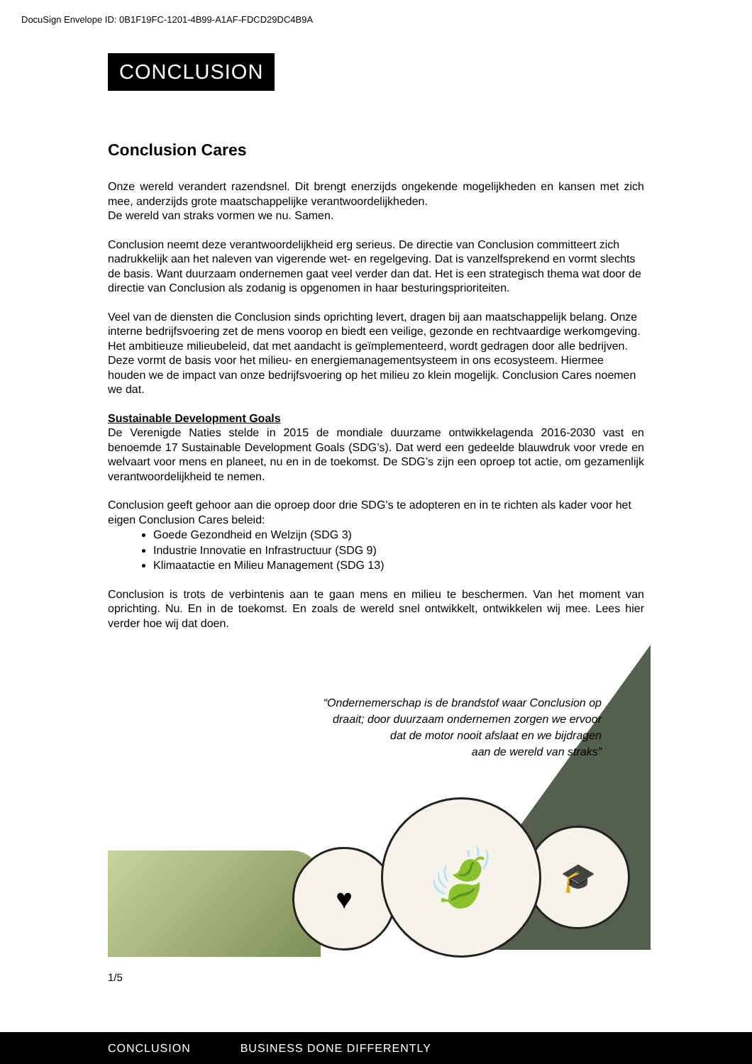DocuSign Envelope ID: 0B1F19FC-1201-4B99-A1AF-FDCD29DC4B9A
CONCLUSION
Conclusion Cares
Onze wereld verandert razendsnel. Dit brengt enerzijds ongekende mogelijkheden en kansen met zich mee, anderzijds grote maatschappelijke verantwoordelijkheden.
De wereld van straks vormen we nu. Samen.
Conclusion neemt deze verantwoordelijkheid erg serieus. De directie van Conclusion committeert zich nadrukkelijk aan het naleven van vigerende wet- en regelgeving. Dat is vanzelfsprekend en vormt slechts de basis. Want duurzaam ondernemen gaat veel verder dan dat. Het is een strategisch thema wat door de directie van Conclusion als zodanig is opgenomen in haar besturingsprioriteiten.
Veel van de diensten die Conclusion sinds oprichting levert, dragen bij aan maatschappelijk belang. Onze interne bedrijfsvoering zet de mens voorop en biedt een veilige, gezonde en rechtvaardige werkomgeving. Het ambitieuze milieubeleid, dat met aandacht is geïmplementeerd, wordt gedragen door alle bedrijven. Deze vormt de basis voor het milieu- en energiemanagementsysteem in ons ecosysteem. Hiermee houden we de impact van onze bedrijfsvoering op het milieu zo klein mogelijk. Conclusion Cares noemen we dat.
Sustainable Development Goals
De Verenigde Naties stelde in 2015 de mondiale duurzame ontwikkelagenda 2016-2030 vast en benoemde 17 Sustainable Development Goals (SDG’s). Dat werd een gedeelde blauwdruk voor vrede en welvaart voor mens en planeet, nu en in de toekomst. De SDG’s zijn een oproep tot actie, om gezamenlijk verantwoordelijkheid te nemen.
Conclusion geeft gehoor aan die oproep door drie SDG’s te adopteren en in te richten als kader voor het eigen Conclusion Cares beleid:
Goede Gezondheid en Welzijn (SDG 3)
Industrie Innovatie en Infrastructuur (SDG 9)
Klimaatactie en Milieu Management (SDG 13)
Conclusion is trots de verbintenis aan te gaan mens en milieu te beschermen. Van het moment van oprichting. Nu. En in de toekomst. En zoals de wereld snel ontwikkelt, ontwikkelen wij mee. Lees hier verder hoe wij dat doen.
“Ondernemerschap is de brandstof waar Conclusion op
draait; door duurzaam ondernemen zorgen we ervoor
dat de motor nooit afslaat en we bijdragen
aan de wereld van straks”
♥
🎓
🍃
1/5
CONCLUSION BUSINESS DONE DIFFERENTLY